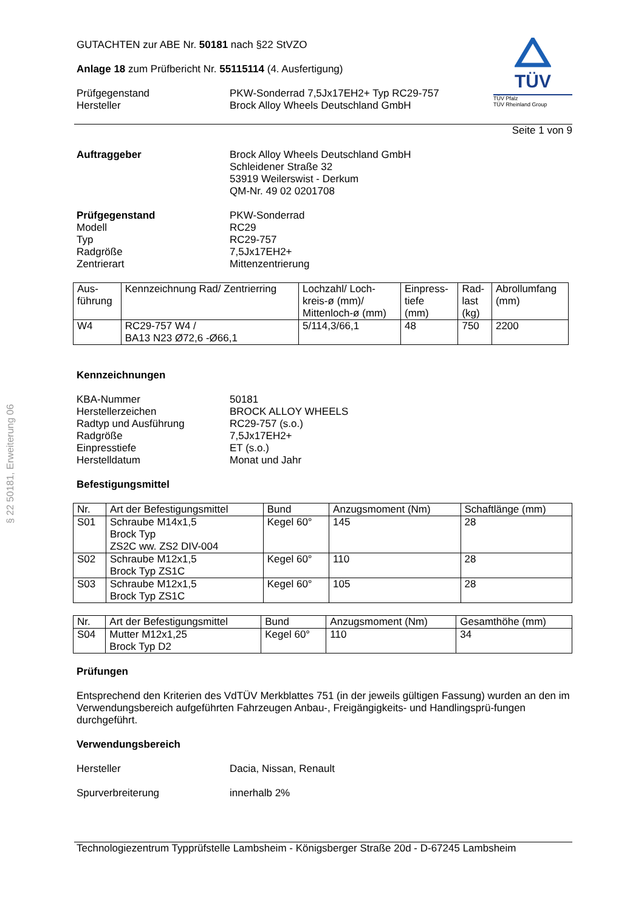§ 22 50181, Erweiterung 06
TÜV
TÜV Pfalz
TÜV Rheinland Group
GUTACHTEN zur ABE Nr. 50181 nach §22 StVZO
Anlage 18 zum Prüfbericht Nr. 55115114 (4. Ausfertigung)
Prüfgegenstand
Hersteller
PKW-Sonderrad 7,5Jx17EH2+ Typ RC29-757
Brock Alloy Wheels Deutschland GmbH
Seite 1 von 9
Auftraggeber Brock Alloy Wheels Deutschland GmbH
Schleidener Straße 32
53919 Weilerswist - Derkum
QM-Nr. 49 02 0201708
Prüfgegenstand
Modell
Typ
Radgröße
Zentrierart
PKW-Sonderrad
RC29
RC29-757
7,5Jx17EH2+
Mittenzentrierung
| Aus- führung | Kennzeichnung Rad/ Zentrierring | Lochzahl/ Loch- kreis-ø (mm)/ Mittenloch-ø (mm) | Einpress- tiefe (mm) | Rad- last (kg) | Abrollumfang (mm) |
| --- | --- | --- | --- | --- | --- |
| W4 | RC29-757 W4 / BA13 N23 Ø72,6 -Ø66,1 | 5/114,3/66,1 | 48 | 750 | 2200 |
Kennzeichnungen
KBA-Nummer
Herstellerzeichen
Radtyp und Ausführung
Radgröße
Einpresstiefe
Herstelldatum
50181
BROCK ALLOY WHEELS
RC29-757 (s.o.)
7,5Jx17EH2+
ET (s.o.)
Monat und Jahr
Befestigungsmittel
| Nr. | Art der Befestigungsmittel | Bund | Anzugsmoment (Nm) | Schaftlänge (mm) |
| --- | --- | --- | --- | --- |
| S01 | Schraube M14x1,5 Brock Typ ZS2C ww. ZS2 DIV-004 | Kegel 60° | 145 | 28 |
| S02 | Schraube M12x1,5 Brock Typ ZS1C | Kegel 60° | 110 | 28 |
| S03 | Schraube M12x1,5 Brock Typ ZS1C | Kegel 60° | 105 | 28 |
| Nr. | Art der Befestigungsmittel | Bund | Anzugsmoment (Nm) | Gesamthöhe (mm) |
| --- | --- | --- | --- | --- |
| S04 | Mutter M12x1,25 Brock Typ D2 | Kegel 60° | 110 | 34 |
Prüfungen
Entsprechend den Kriterien des VdTÜV Merkblattes 751 (in der jeweils gültigen Fassung) wurden an den im Verwendungsbereich aufgeführten Fahrzeugen Anbau-, Freigängigkeits- und Handlingsprü-fungen durchgeführt.
Verwendungsbereich
Hersteller Dacia, Nissan, Renault
Spurverbreiterung innerhalb 2%
Technologiezentrum Typprüfstelle Lambsheim - Königsberger Straße 20d - D-67245 Lambsheim